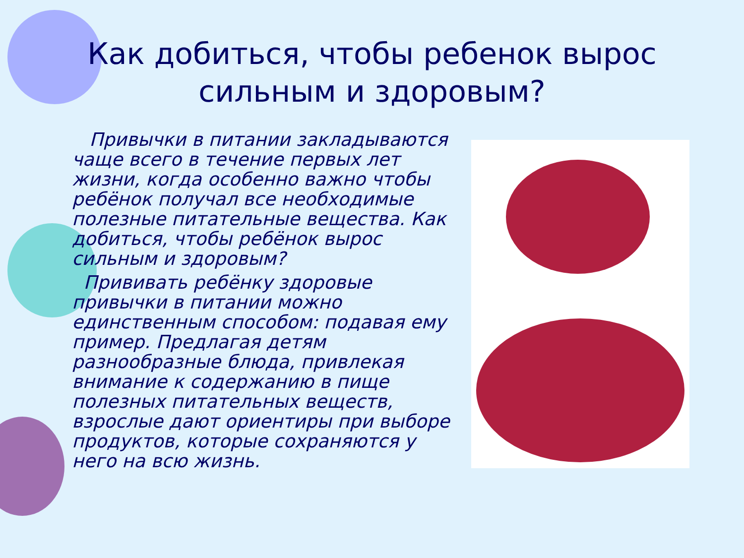Как добиться, чтобы ребенок вырос сильным и здоровым?
Привычки в питании закладываются чаще всего в течение первых лет жизни, когда особенно важно чтобы ребёнок получал все необходимые полезные питательные вещества. Как добиться, чтобы ребёнок вырос сильным и здоровым?
Прививать ребёнку здоровые привычки в питании можно единственным способом: подавая ему пример. Предлагая детям разнообразные блюда, привлекая внимание к содержанию в пище полезных питательных веществ, взрослые дают ориентиры при выборе продуктов, которые сохраняются у него на всю жизнь.